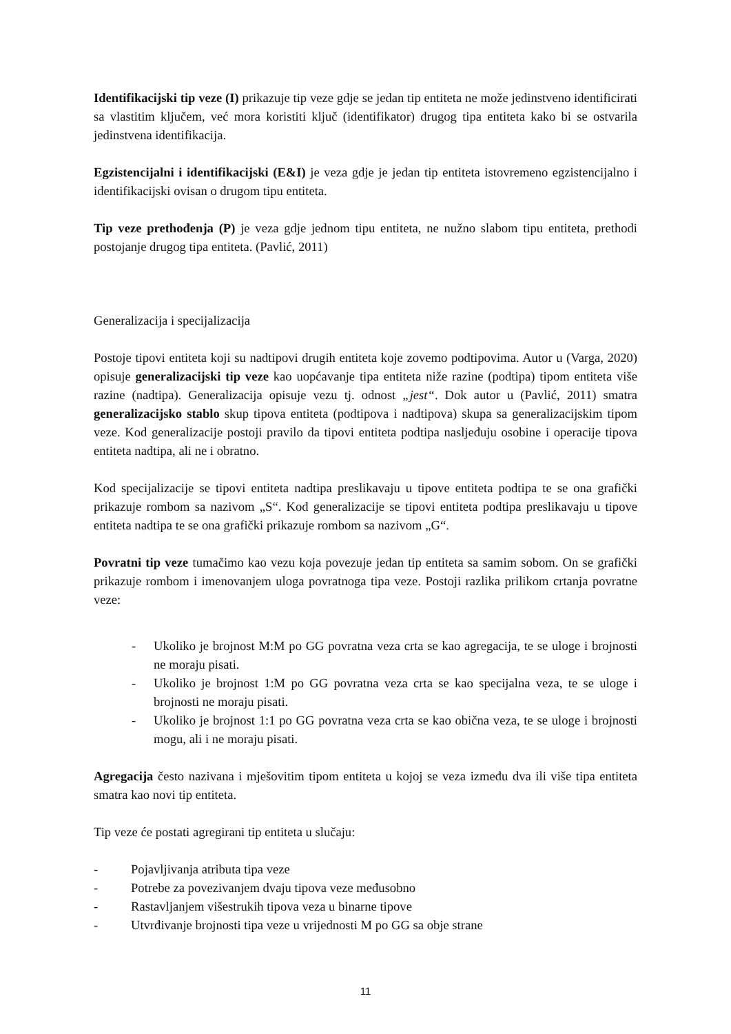Identifikacijski tip veze (I) prikazuje tip veze gdje se jedan tip entiteta ne može jedinstveno identificirati sa vlastitim ključem, već mora koristiti ključ (identifikator) drugog tipa entiteta kako bi se ostvarila jedinstvena identifikacija.
Egzistencijalni i identifikacijski (E&I) je veza gdje je jedan tip entiteta istovremeno egzistencijalno i identifikacijski ovisan o drugom tipu entiteta.
Tip veze prethođenja (P) je veza gdje jednom tipu entiteta, ne nužno slabom tipu entiteta, prethodi postojanje drugog tipa entiteta. (Pavlić, 2011)
Generalizacija i specijalizacija
Postoje tipovi entiteta koji su nadtipovi drugih entiteta koje zovemo podtipovima. Autor u (Varga, 2020) opisuje generalizacijski tip veze kao uopćavanje tipa entiteta niže razine (podtipa) tipom entiteta više razine (nadtipa). Generalizacija opisuje vezu tj. odnost „jest“. Dok autor u (Pavlić, 2011) smatra generalizacijsko stablo skup tipova entiteta (podtipova i nadtipova) skupa sa generalizacijskim tipom veze. Kod generalizacije postoji pravilo da tipovi entiteta podtipa nasljeđuju osobine i operacije tipova entiteta nadtipa, ali ne i obratno.
Kod specijalizacije se tipovi entiteta nadtipa preslikavaju u tipove entiteta podtipa te se ona grafički prikazuje rombom sa nazivom „S“. Kod generalizacije se tipovi entiteta podtipa preslikavaju u tipove entiteta nadtipa te se ona grafički prikazuje rombom sa nazivom „G“.
Povratni tip veze tumačimo kao vezu koja povezuje jedan tip entiteta sa samim sobom. On se grafički prikazuje rombom i imenovanjem uloga povratnoga tipa veze. Postoji razlika prilikom crtanja povratne veze:
- Ukoliko je brojnost M:M po GG povratna veza crta se kao agregacija, te se uloge i brojnosti ne moraju pisati.
- Ukoliko je brojnost 1:M po GG povratna veza crta se kao specijalna veza, te se uloge i brojnosti ne moraju pisati.
- Ukoliko je brojnost 1:1 po GG povratna veza crta se kao obična veza, te se uloge i brojnosti mogu, ali i ne moraju pisati.
Agregacija često nazivana i mješovitim tipom entiteta u kojoj se veza između dva ili više tipa entiteta smatra kao novi tip entiteta.
Tip veze će postati agregirani tip entiteta u slučaju:
- Pojavljivanja atributa tipa veze
- Potrebe za povezivanjem dvaju tipova veze međusobno
- Rastavljanjem višestrukih tipova veza u binarne tipove
- Utvrđivanje brojnosti tipa veze u vrijednosti M po GG sa obje strane
11